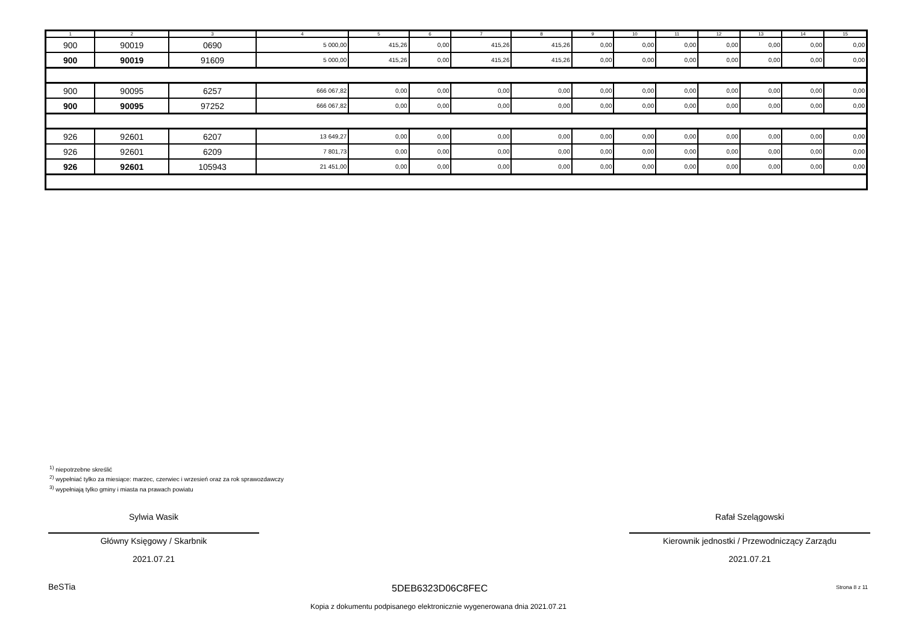| 1 | 2 | 3 | 4 | 5 | 6 | 7 | 8 | 9 | 10 | 11 | 12 | 13 | 14 | 15 |
| --- | --- | --- | --- | --- | --- | --- | --- | --- | --- | --- | --- | --- | --- | --- |
| 900 | 90019 | 0690 | 5 000,00 | 415,26 | 0,00 | 415,26 | 415,26 | 0,00 | 0,00 | 0,00 | 0,00 | 0,00 | 0,00 | 0,00 |
| 900 | 90019 | 91609 | 5 000,00 | 415,26 | 0,00 | 415,26 | 415,26 | 0,00 | 0,00 | 0,00 | 0,00 | 0,00 | 0,00 | 0,00 |
| 900 | 90095 | 6257 | 666 067,82 | 0,00 | 0,00 | 0,00 | 0,00 | 0,00 | 0,00 | 0,00 | 0,00 | 0,00 | 0,00 | 0,00 |
| 900 | 90095 | 97252 | 666 067,82 | 0,00 | 0,00 | 0,00 | 0,00 | 0,00 | 0,00 | 0,00 | 0,00 | 0,00 | 0,00 | 0,00 |
| 926 | 92601 | 6207 | 13 649,27 | 0,00 | 0,00 | 0,00 | 0,00 | 0,00 | 0,00 | 0,00 | 0,00 | 0,00 | 0,00 | 0,00 |
| 926 | 92601 | 6209 | 7 801,73 | 0,00 | 0,00 | 0,00 | 0,00 | 0,00 | 0,00 | 0,00 | 0,00 | 0,00 | 0,00 | 0,00 |
| 926 | 92601 | 105943 | 21 451,00 | 0,00 | 0,00 | 0,00 | 0,00 | 0,00 | 0,00 | 0,00 | 0,00 | 0,00 | 0,00 | 0,00 |
<sup>1)</sup> niepotrzebne skreślić
<sup>2)</sup> wypełniać tylko za miesiące: marzec, czerwiec i wrzesień oraz za rok sprawozdawczy
<sup>3)</sup> wypełniają tylko gminy i miasta na prawach powiatu
Sylwia Wasik
Główny Księgowy / Skarbnik
2021.07.21
Rafał Szelągowski
Kierownik jednostki / Przewodniczący Zarządu
2021.07.21
BeSTia 5DEB6323D06C8FEC Strona 8 z 11
Kopia z dokumentu podpisanego elektronicznie wygenerowana dnia 2021.07.21